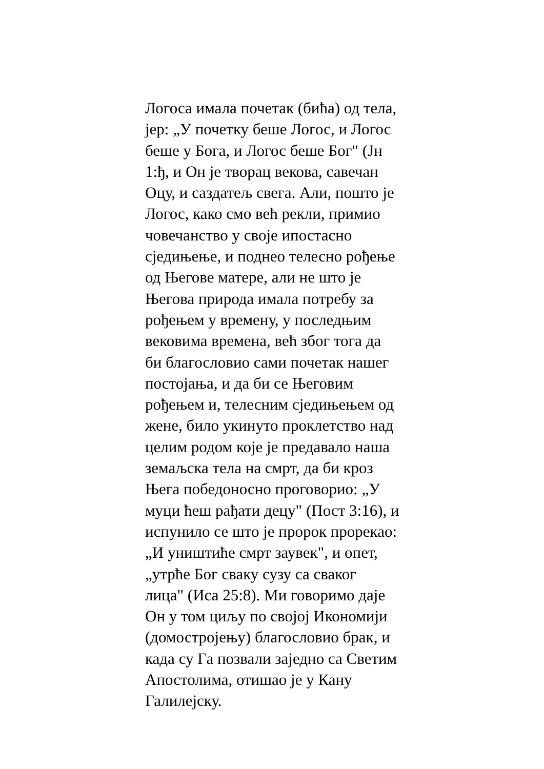Логоса имала почетак (бића) од тела,
јер: „У почетку беше Логос, и Логос
беше у Бога, и Логос беше Бог" (Јн
1:ђ, и Он је творац векова, савечан
Оцу, и саздатељ свега. Али, пошто је
Логос, како смо већ рекли, примио
човечанство у своје ипостасно
сједињење, и поднео телесно рођење
од Његове матере, али не што је
Његова природа имала потребу за
рођењем у времену, у последњим
вековима времена, већ због тога да
би благословио сами почетак нашег
постојања, и да би се Његовим
рођењем и, телесним сједињењем од
жене, било укинуто проклетство над
целим родом које је предавало наша
земаљска тела на смрт, да би кроз
Њега победоносно проговорио: „У
муци ћеш рађати децу" (Пост 3:16), и
испунило се што је пророк прорекао:
„И уништиће смрт заувек", и опет,
„утрће Бог сваку сузу са сваког
лица" (Иса 25:8). Ми говоримо даје
Он у том циљу по својој Икономији
(домостројењу) благословио брак, и
када су Га позвали заједно са Светим
Апостолима, отишао је у Кану
Галилејску.